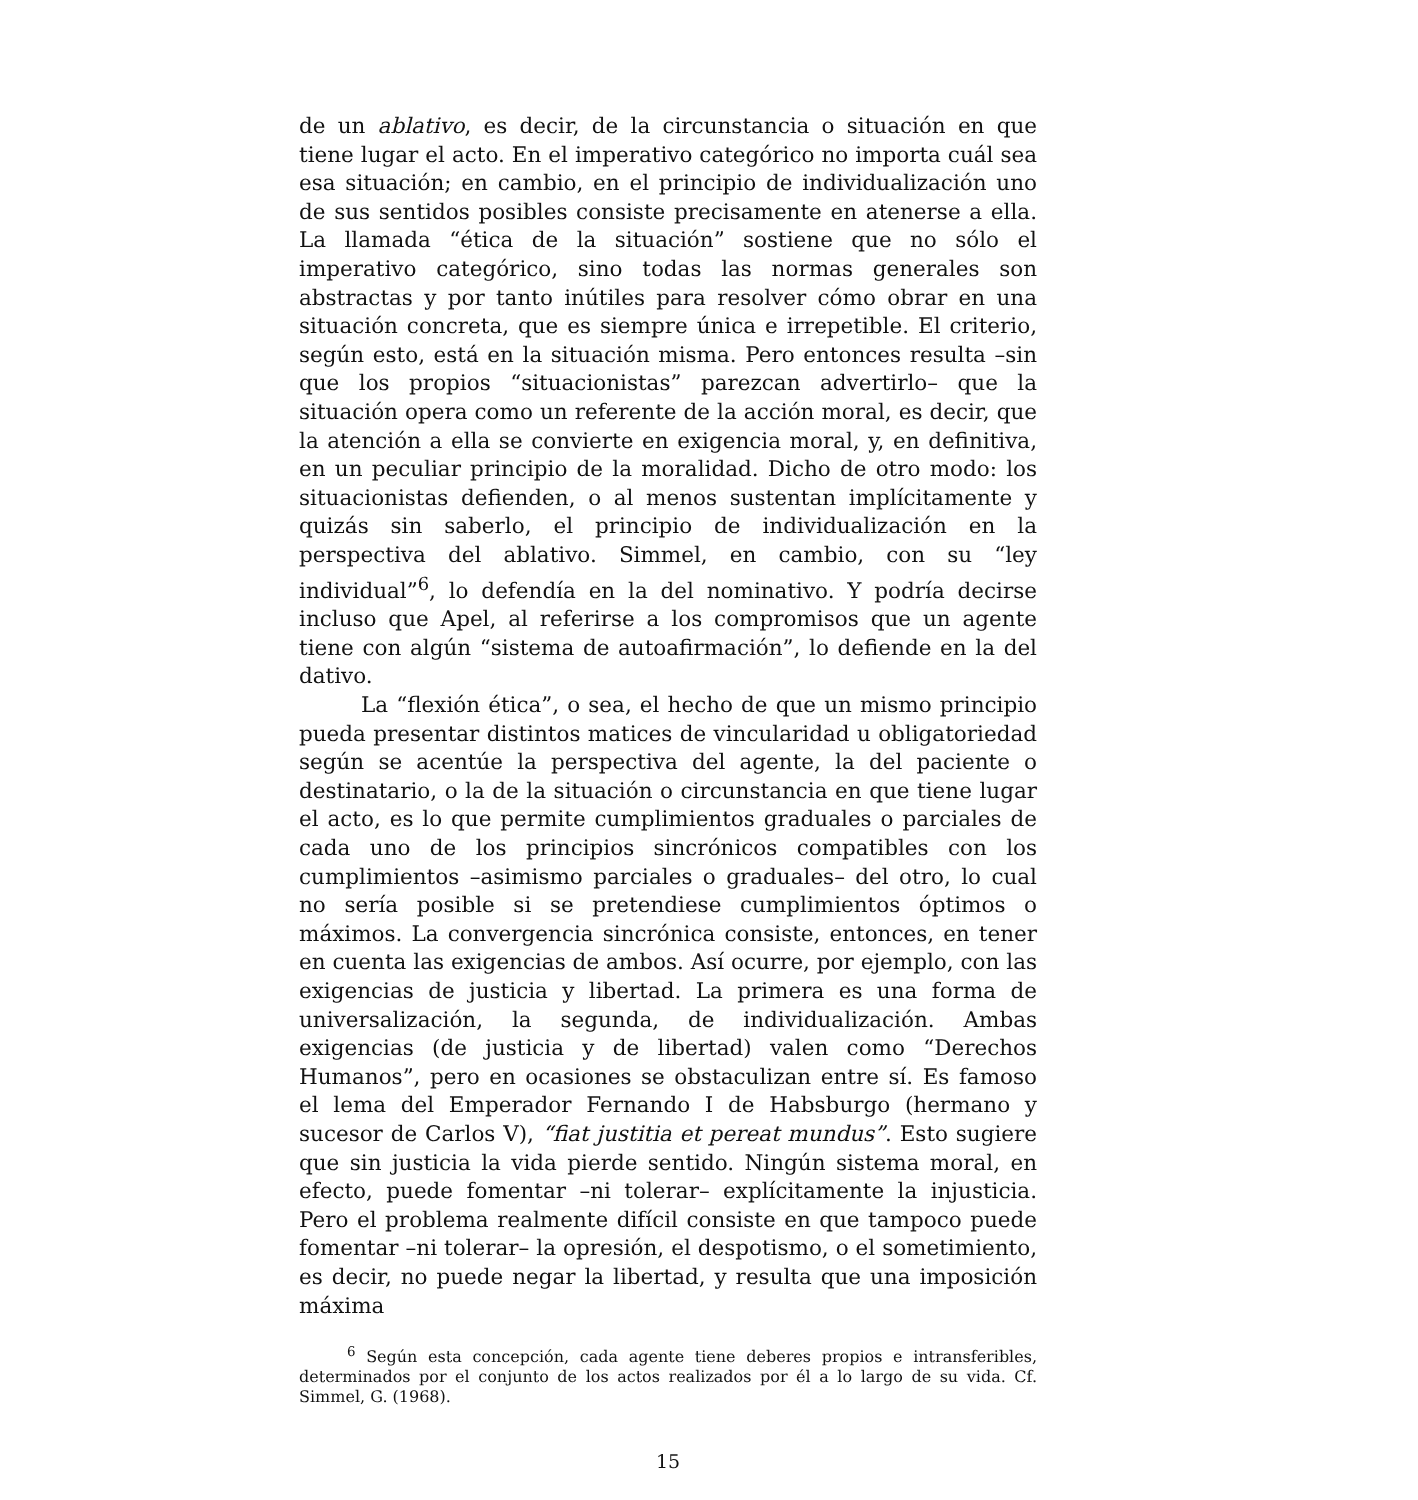de un ablativo, es decir, de la circunstancia o situación en que tiene lugar el acto. En el imperativo categórico no importa cuál sea esa situación; en cambio, en el principio de individualización uno de sus sentidos posibles consiste precisamente en atenerse a ella. La llamada “ética de la situación” sostiene que no sólo el imperativo categórico, sino todas las normas generales son abstractas y por tanto inútiles para resolver cómo obrar en una situación concreta, que es siempre única e irrepetible. El criterio, según esto, está en la situación misma. Pero entonces resulta –sin que los propios “situacionistas” parezcan advertirlo– que la situación opera como un referente de la acción moral, es decir, que la atención a ella se convierte en exigencia moral, y, en definitiva, en un peculiar principio de la moralidad. Dicho de otro modo: los situacionistas defienden, o al menos sustentan implícitamente y quizás sin saberlo, el principio de individualización en la perspectiva del ablativo. Simmel, en cambio, con su “ley individual”<sup>6</sup>, lo defendía en la del nominativo. Y podría decirse incluso que Apel, al referirse a los compromisos que un agente tiene con algún “sistema de autoafirmación”, lo defiende en la del dativo.
La “flexión ética”, o sea, el hecho de que un mismo principio pueda presentar distintos matices de vincularidad u obligatoriedad según se acentúe la perspectiva del agente, la del paciente o destinatario, o la de la situación o circunstancia en que tiene lugar el acto, es lo que permite cumplimientos graduales o parciales de cada uno de los principios sincrónicos compatibles con los cumplimientos –asimismo parciales o graduales– del otro, lo cual no sería posible si se pretendiese cumplimientos óptimos o máximos. La convergencia sincrónica consiste, entonces, en tener en cuenta las exigencias de ambos. Así ocurre, por ejemplo, con las exigencias de justicia y libertad. La primera es una forma de universalización, la segunda, de individualización. Ambas exigencias (de justicia y de libertad) valen como “Derechos Humanos”, pero en ocasiones se obstaculizan entre sí. Es famoso el lema del Emperador Fernando I de Habsburgo (hermano y sucesor de Carlos V), “fiat justitia et pereat mundus”. Esto sugiere que sin justicia la vida pierde sentido. Ningún sistema moral, en efecto, puede fomentar –ni tolerar– explícitamente la injusticia. Pero el problema realmente difícil consiste en que tampoco puede fomentar –ni tolerar– la opresión, el despotismo, o el sometimiento, es decir, no puede negar la libertad, y resulta que una imposición máxima
<sup>6</sup> Según esta concepción, cada agente tiene deberes propios e intransferibles, determinados por el conjunto de los actos realizados por él a lo largo de su vida. Cf. Simmel, G. (1968).
15